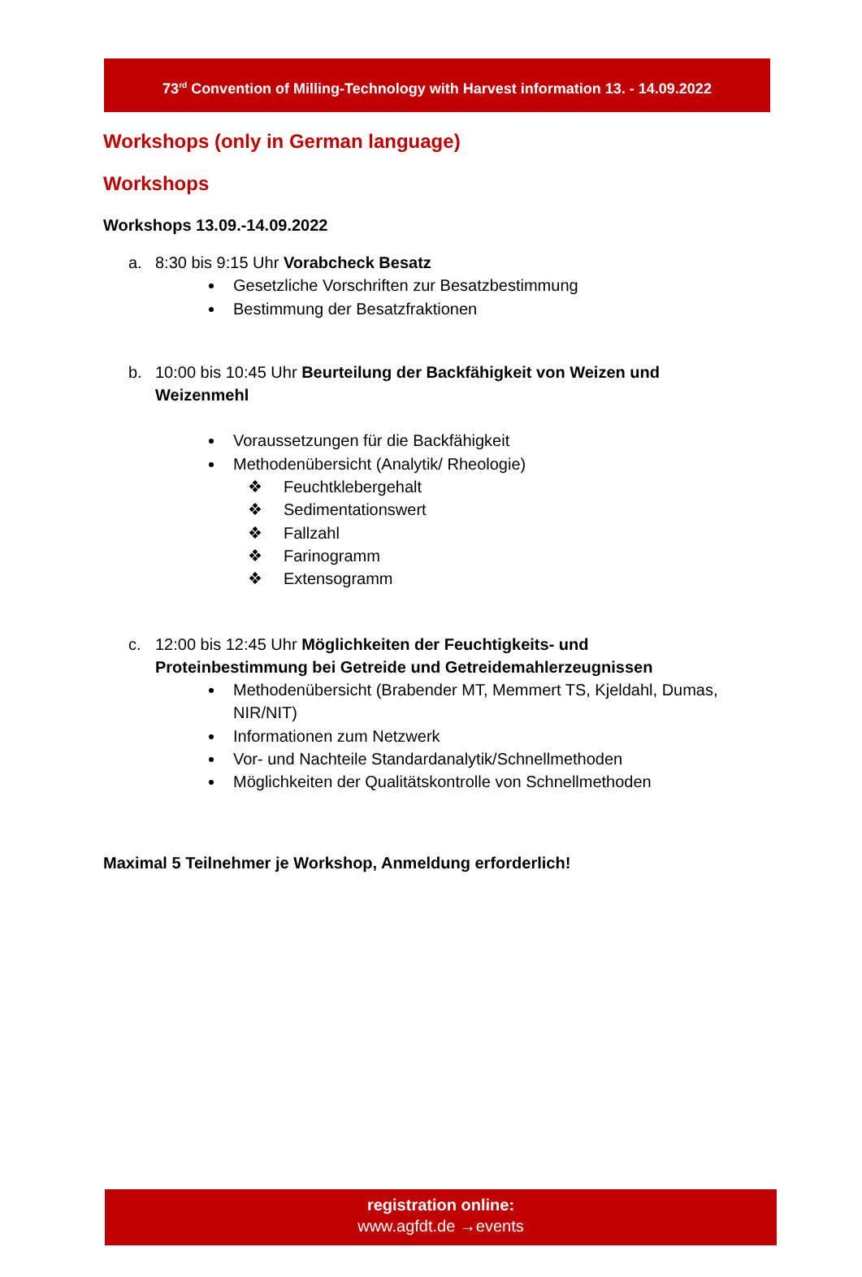73<sup>rd</sup> Convention of Milling-Technology with Harvest information 13. - 14.09.2022
Workshops (only in German language)
Workshops
Workshops 13.09.-14.09.2022
a. 8:30 bis 9:15 Uhr Vorabcheck Besatz
Gesetzliche Vorschriften zur Besatzbestimmung
Bestimmung der Besatzfraktionen
b. 10:00 bis 10:45 Uhr Beurteilung der Backfähigkeit von Weizen und Weizenmehl
Voraussetzungen für die Backfähigkeit
Methodenübersicht (Analytik/ Rheologie)
❖ Feuchtklebergehalt
❖ Sedimentationswert
❖ Fallzahl
❖ Farinogramm
❖ Extensogramm
c. 12:00 bis 12:45 Uhr Möglichkeiten der Feuchtigkeits- und Proteinbestimmung bei Getreide und Getreidemahlerzeugnissen
Methodenübersicht (Brabender MT, Memmert TS, Kjeldahl, Dumas, NIR/NIT)
Informationen zum Netzwerk
Vor- und Nachteile Standardanalytik/Schnellmethoden
Möglichkeiten der Qualitätskontrolle von Schnellmethoden
Maximal 5 Teilnehmer je Workshop, Anmeldung erforderlich!
registration online:
www.agfdt.de →events